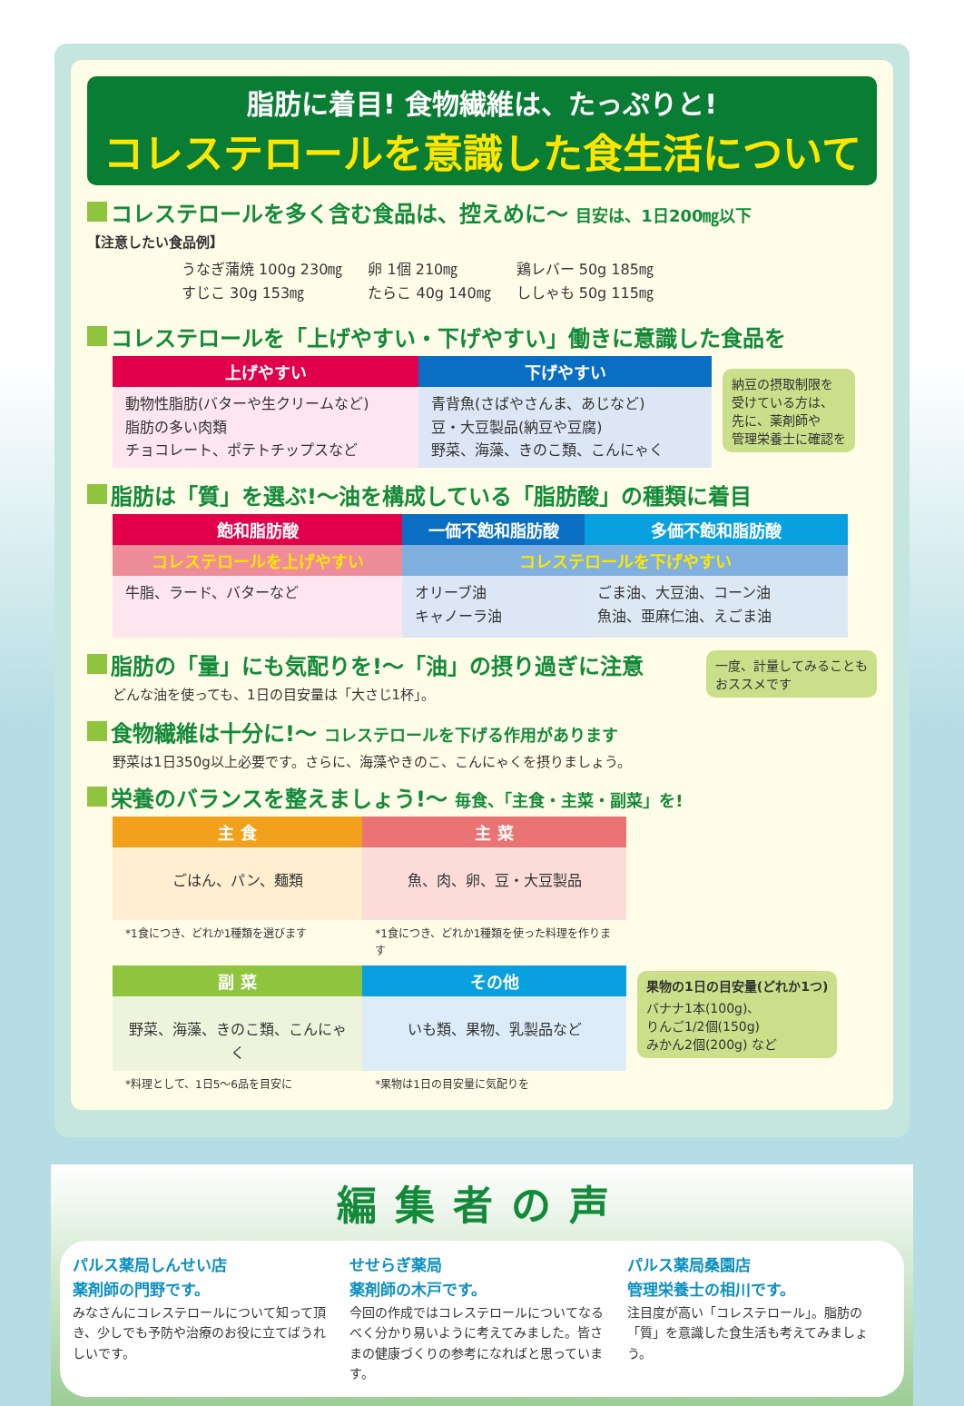脂肪に着目! 食物繊維は、たっぷりと!
コレステロールを意識した食生活について
コレステロールを多く含む食品は、控えめに～ 目安は、1日200㎎以下
【注意したい食品例】
| うなぎ蒲焼 100g 230㎎ すじこ 30g 153㎎ | 卵 1個 210㎎ たらこ 40g 140㎎ | 鶏レバー 50g 185㎎ ししゃも 50g 115㎎ |
コレステロールを「上げやすい・下げやすい」働きに意識した食品を
| 上げやすい | 下げやすい |
| --- | --- |
| 動物性脂肪(バターや生クリームなど) 脂肪の多い肉類 チョコレート、ポテトチップスなど | 青背魚(さばやさんま、あじなど) 豆・大豆製品(納豆や豆腐) 野菜、海藻、きのこ類、こんにゃく |
納豆の摂取制限を
受けている方は、
先に、薬剤師や
管理栄養士に確認を
脂肪は「質」を選ぶ!～油を構成している「脂肪酸」の種類に着目
| 飽和脂肪酸 | 一価不飽和脂肪酸 | 多価不飽和脂肪酸 |
| --- | --- | --- |
| コレステロールを上げやすい | コレステロールを下げやすい | |
| 牛脂、ラード、バターなど | オリーブ油 キャノーラ油 | ごま油、大豆油、コーン油 魚油、亜麻仁油、えごま油 |
脂肪の「量」にも気配りを!～「油」の摂り過ぎに注意
どんな油を使っても、1日の目安量は「大さじ1杯」。
一度、計量してみることも
おススメです
食物繊維は十分に!～ コレステロールを下げる作用があります
野菜は1日350g以上必要です。さらに、海藻やきのこ、こんにゃくを摂りましょう。
栄養のバランスを整えましょう!～ 毎食、「主食・主菜・副菜」を!
| 主 食 | 主 菜 |
| --- | --- |
| ごはん、パン、麺類 | 魚、肉、卵、豆・大豆製品 |
| *1食につき、どれか1種類を選びます | *1食につき、どれか1種類を使った料理を作ります |
| 副 菜 | その他 |
| 野菜、海藻、きのこ類、こんにゃく | いも類、果物、乳製品など |
| *料理として、1日5～6品を目安に | *果物は1日の目安量に気配りを |
果物の1日の目安量(どれか1つ)
バナナ1本(100g)、
りんご1/2個(150g)
みかん2個(200g) など
編集者の声
パルス薬局しんせい店
薬剤師の門野です。
みなさんにコレステロールについて知って頂き、少しでも予防や治療のお役に立てばうれしいです。
せせらぎ薬局
薬剤師の木戸です。
今回の作成ではコレステロールについてなるべく分かり易いように考えてみました。皆さまの健康づくりの参考になればと思っています。
パルス薬局桑園店
管理栄養士の相川です。
注目度が高い「コレステロール」。脂肪の「質」を意識した食生活も考えてみましょう。